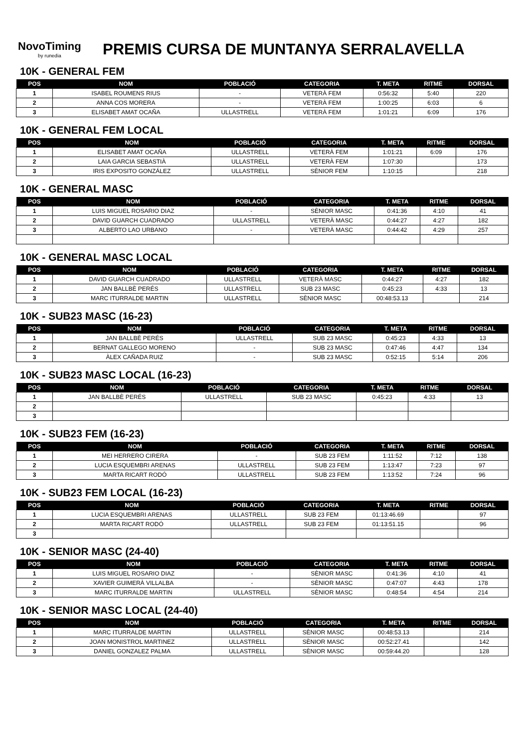NovoTiming
by runedia
PREMIS CURSA DE MUNTANYA SERRALAVELLA
10K - GENERAL FEM
| POS | NOM | POBLACIÓ | CATEGORIA | T. META | RITME | DORSAL |
| --- | --- | --- | --- | --- | --- | --- |
| 1 | ISABEL ROUMENS RIUS | - | VETERÀ FEM | 0:56:32 | 5:40 | 220 |
| 2 | ANNA COS MORERA | - | VETERÀ FEM | 1:00:25 | 6:03 | 6 |
| 3 | ELISABET AMAT OCAÑA | ULLASTRELL | VETERÀ FEM | 1:01:21 | 6:09 | 176 |
10K - GENERAL FEM LOCAL
| POS | NOM | POBLACIÓ | CATEGORIA | T. META | RITME | DORSAL |
| --- | --- | --- | --- | --- | --- | --- |
| 1 | ELISABET AMAT OCAÑA | ULLASTRELL | VETERÀ FEM | 1:01:21 | 6:09 | 176 |
| 2 | LAIA GARCIA SEBASTIÀ | ULLASTRELL | VETERÀ FEM | 1:07:30 | | 173 |
| 3 | IRIS EXPOSITO GONZÁLEZ | ULLASTRELL | SÈNIOR FEM | 1:10:15 | | 218 |
10K - GENERAL MASC
| POS | NOM | POBLACIÓ | CATEGORIA | T. META | RITME | DORSAL |
| --- | --- | --- | --- | --- | --- | --- |
| 1 | LUIS MIGUEL ROSARIO DIAZ | - | SÈNIOR MASC | 0:41:36 | 4:10 | 41 |
| 2 | DAVID GUARCH CUADRADO | ULLASTRELL | VETERÀ MASC | 0:44:27 | 4:27 | 182 |
| 3 | ALBERTO LAO URBANO | - | VETERÀ MASC | 0:44:42 | 4:29 | 257 |
10K - GENERAL MASC LOCAL
| POS | NOM | POBLACIÓ | CATEGORIA | T. META | RITME | DORSAL |
| --- | --- | --- | --- | --- | --- | --- |
| 1 | DAVID GUARCH CUADRADO | ULLASTRELL | VETERÀ MASC | 0:44:27 | 4:27 | 182 |
| 2 | JAN BALLBÈ PERÉS | ULLASTRELL | SUB 23 MASC | 0:45:23 | 4:33 | 13 |
| 3 | MARC ITURRALDE MARTIN | ULLASTRELL | SÈNIOR MASC | 00:48:53.13 | | 214 |
10K - SUB23 MASC (16-23)
| POS | NOM | POBLACIÓ | CATEGORIA | T. META | RITME | DORSAL |
| --- | --- | --- | --- | --- | --- | --- |
| 1 | JAN BALLBÈ PERÉS | ULLASTRELL | SUB 23 MASC | 0:45:23 | 4:33 | 13 |
| 2 | BERNAT GALLEGO MORENO | - | SUB 23 MASC | 0:47:46 | 4:47 | 134 |
| 3 | ÀLEX CAÑADA RUIZ | - | SUB 23 MASC | 0:52:15 | 5:14 | 206 |
10K - SUB23 MASC LOCAL (16-23)
| POS | NOM | POBLACIÓ | CATEGORIA | T. META | RITME | DORSAL |
| --- | --- | --- | --- | --- | --- | --- |
| 1 | JAN BALLBÈ PERÉS | ULLASTRELL | SUB 23 MASC | 0:45:23 | 4:33 | 13 |
| 2 | | | | | | |
| 3 | | | | | | |
10K - SUB23 FEM (16-23)
| POS | NOM | POBLACIÓ | CATEGORIA | T. META | RITME | DORSAL |
| --- | --- | --- | --- | --- | --- | --- |
| 1 | MEI HERRERO CIRERA | - | SUB 23 FEM | 1:11:52 | 7:12 | 138 |
| 2 | LUCIA ESQUEMBRI ARENAS | ULLASTRELL | SUB 23 FEM | 1:13:47 | 7:23 | 97 |
| 3 | MARTA RICART RODÓ | ULLASTRELL | SUB 23 FEM | 1:13:52 | 7:24 | 96 |
10K - SUB23 FEM LOCAL (16-23)
| POS | NOM | POBLACIÓ | CATEGORIA | T. META | RITME | DORSAL |
| --- | --- | --- | --- | --- | --- | --- |
| 1 | LUCIA ESQUEMBRI ARENAS | ULLASTRELL | SUB 23 FEM | 01:13:46.69 | | 97 |
| 2 | MARTA RICART RODÓ | ULLASTRELL | SUB 23 FEM | 01:13:51.15 | | 96 |
| 3 | | | | | | |
10K - SENIOR MASC (24-40)
| POS | NOM | POBLACIÓ | CATEGORIA | T. META | RITME | DORSAL |
| --- | --- | --- | --- | --- | --- | --- |
| 1 | LUIS MIGUEL ROSARIO DIAZ | - | SÈNIOR MASC | 0:41:36 | 4:10 | 41 |
| 2 | XAVIER GUIMERÀ VILLALBA | - | SÈNIOR MASC | 0:47:07 | 4:43 | 178 |
| 3 | MARC ITURRALDE MARTIN | ULLASTRELL | SÈNIOR MASC | 0:48:54 | 4:54 | 214 |
10K - SENIOR MASC LOCAL (24-40)
| POS | NOM | POBLACIÓ | CATEGORIA | T. META | RITME | DORSAL |
| --- | --- | --- | --- | --- | --- | --- |
| 1 | MARC ITURRALDE MARTIN | ULLASTRELL | SÈNIOR MASC | 00:48:53.13 | | 214 |
| 2 | JOAN MONISTROL MARTINEZ | ULLASTRELL | SÈNIOR MASC | 00:52:27.41 | | 142 |
| 3 | DANIEL GONZALEZ PALMA | ULLASTRELL | SÈNIOR MASC | 00:59:44.20 | | 128 |